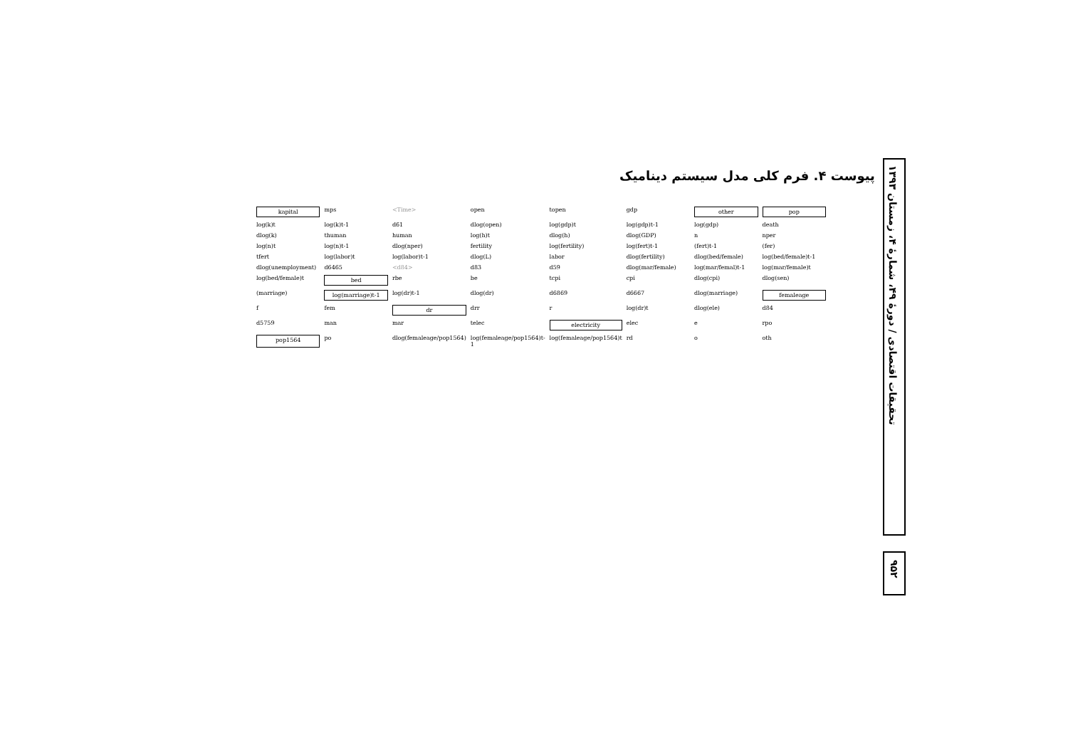پیوست ۴. فرم کلی مدل سیستم دینامیک
kapital mps <Time> open topen gdp other pop log(k)t log(k)t-1 d61 dlog(open) log(gdp)t log(gdp)t-1 log(gdp) death dlog(k) thuman human log(h)t dlog(h) dlog(GDP) n nper log(n)t log(n)t-1 dlog(nper) fertility log(fertility) log(fert)t-1 (fert)t-1 (fer) tfert log(labor)t log(labor)t-1 dlog(L) labor dlog(fertility) dlog(bed/female) log(bed/female)t-1 dlog(unemployment) d6465 <d84> d83 d59 dlog(mar/female) log(mar/femal)t-1 log(mar/female)t log(bed/female)t bed rbe be tcpi cpi dlog(cpi) dlog(sen) (marriage) log(marriage)t-1 log(dr)t-1 dlog(dr) d6869 d6667 dlog(marriage) femaleage f fem dr drr r log(dr)t dlog(ele) d84 d5759 man mar telec electricity elec e rpo pop1564 po dlog(femaleage/pop1564) log(femaleage/pop1564)t-1 log(femaleage/pop1564)t rd o oth
تحقیقات اقتصادی / دورۀ ۴۹، شمارۀ ۴، زمستان ۱۳۹۳
۹۵۲